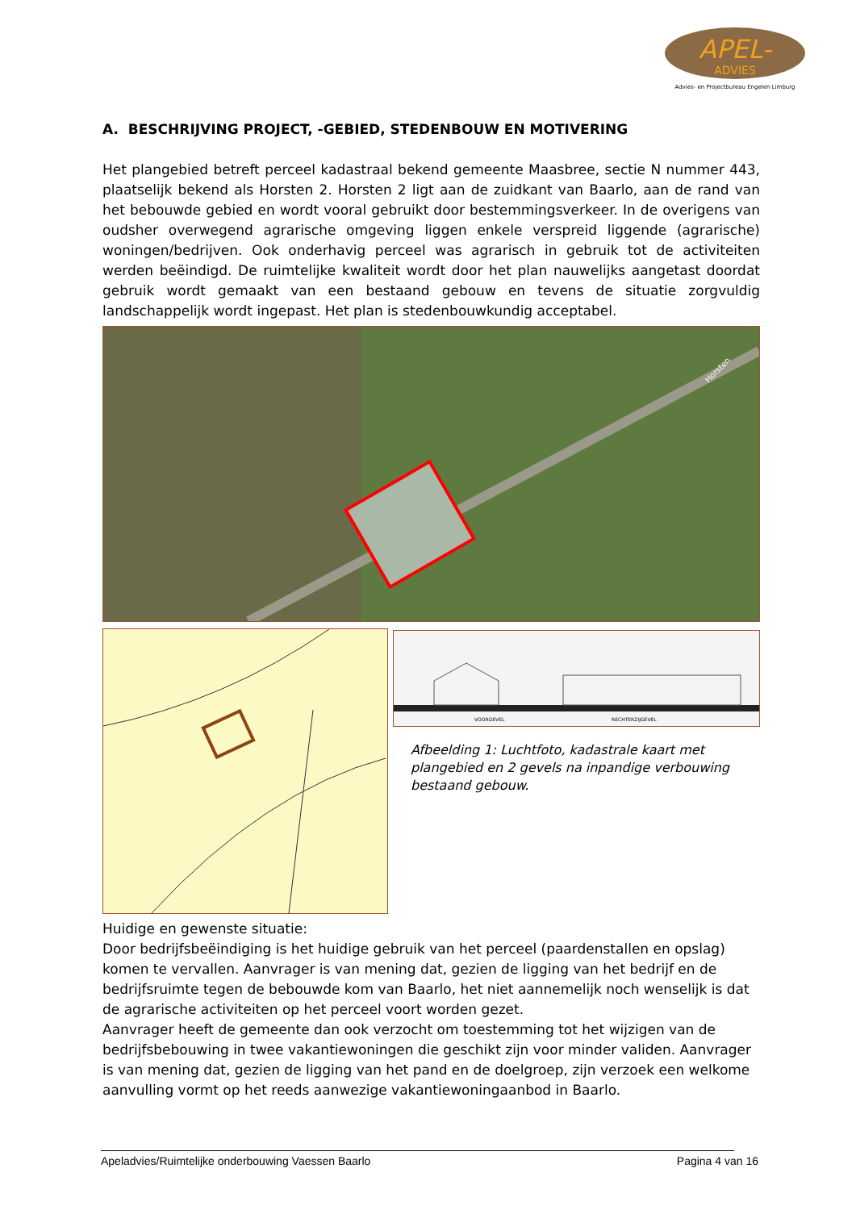APEL-
ADVIES
Advies- en Projectbureau Engelen Limburg
A. BESCHRIJVING PROJECT, -GEBIED, STEDENBOUW EN MOTIVERING
Het plangebied betreft perceel kadastraal bekend gemeente Maasbree, sectie N nummer 443, plaatselijk bekend als Horsten 2. Horsten 2 ligt aan de zuidkant van Baarlo, aan de rand van het bebouwde gebied en wordt vooral gebruikt door bestemmingsverkeer. In de overigens van oudsher overwegend agrarische omgeving liggen enkele verspreid liggende (agrarische) woningen/bedrijven. Ook onderhavig perceel was agrarisch in gebruik tot de activiteiten werden beëindigd. De ruimtelijke kwaliteit wordt door het plan nauwelijks aangetast doordat gebruik wordt gemaakt van een bestaand gebouw en tevens de situatie zorgvuldig landschappelijk wordt ingepast. Het plan is stedenbouwkundig acceptabel.
Horsten
VOORGEVEL
RECHTERZIJGEVEL
Afbeelding 1: Luchtfoto, kadastrale kaart met plangebied en 2 gevels na inpandige verbouwing bestaand gebouw.
Huidige en gewenste situatie:
Door bedrijfsbeëindiging is het huidige gebruik van het perceel (paardenstallen en opslag) komen te vervallen. Aanvrager is van mening dat, gezien de ligging van het bedrijf en de bedrijfsruimte tegen de bebouwde kom van Baarlo, het niet aannemelijk noch wenselijk is dat de agrarische activiteiten op het perceel voort worden gezet.
Aanvrager heeft de gemeente dan ook verzocht om toestemming tot het wijzigen van de bedrijfsbebouwing in twee vakantiewoningen die geschikt zijn voor minder validen. Aanvrager is van mening dat, gezien de ligging van het pand en de doelgroep, zijn verzoek een welkome aanvulling vormt op het reeds aanwezige vakantiewoningaanbod in Baarlo.
Apeladvies/Ruimtelijke onderbouwing Vaessen Baarlo Pagina 4 van 16